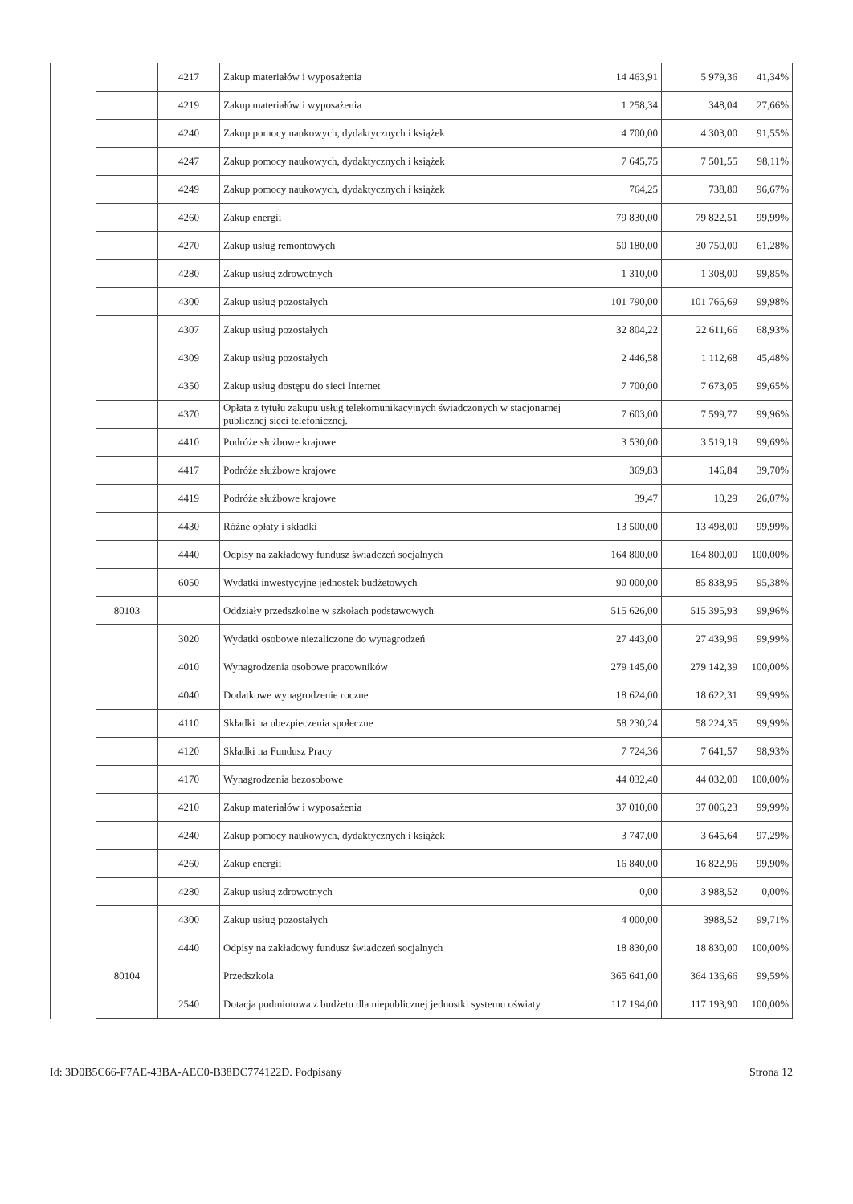| | | 4217 | Zakup materiałów i wyposażenia | 14 463,91 | 5 979,36 | 41,34% |
| | | 4219 | Zakup materiałów i wyposażenia | 1 258,34 | 348,04 | 27,66% |
| | | 4240 | Zakup pomocy naukowych, dydaktycznych i książek | 4 700,00 | 4 303,00 | 91,55% |
| | | 4247 | Zakup pomocy naukowych, dydaktycznych i książek | 7 645,75 | 7 501,55 | 98,11% |
| | | 4249 | Zakup pomocy naukowych, dydaktycznych i książek | 764,25 | 738,80 | 96,67% |
| | | 4260 | Zakup energii | 79 830,00 | 79 822,51 | 99,99% |
| | | 4270 | Zakup usług remontowych | 50 180,00 | 30 750,00 | 61,28% |
| | | 4280 | Zakup usług zdrowotnych | 1 310,00 | 1 308,00 | 99,85% |
| | | 4300 | Zakup usług pozostałych | 101 790,00 | 101 766,69 | 99,98% |
| | | 4307 | Zakup usług pozostałych | 32 804,22 | 22 611,66 | 68,93% |
| | | 4309 | Zakup usług pozostałych | 2 446,58 | 1 112,68 | 45,48% |
| | | 4350 | Zakup usług dostępu do sieci Internet | 7 700,00 | 7 673,05 | 99,65% |
| | | 4370 | Opłata z tytułu zakupu usług telekomunikacyjnych świadczonych w stacjonarnej publicznej sieci telefonicznej. | 7 603,00 | 7 599,77 | 99,96% |
| | | 4410 | Podróże służbowe krajowe | 3 530,00 | 3 519,19 | 99,69% |
| | | 4417 | Podróże służbowe krajowe | 369,83 | 146,84 | 39,70% |
| | | 4419 | Podróże służbowe krajowe | 39,47 | 10,29 | 26,07% |
| | | 4430 | Różne opłaty i składki | 13 500,00 | 13 498,00 | 99,99% |
| | | 4440 | Odpisy na zakładowy fundusz świadczeń socjalnych | 164 800,00 | 164 800,00 | 100,00% |
| | | 6050 | Wydatki inwestycyjne jednostek budżetowych | 90 000,00 | 85 838,95 | 95,38% |
| | 80103 | | Oddziały przedszkolne w szkołach podstawowych | 515 626,00 | 515 395,93 | 99,96% |
| | | 3020 | Wydatki osobowe niezaliczone do wynagrodzeń | 27 443,00 | 27 439,96 | 99,99% |
| | | 4010 | Wynagrodzenia osobowe pracowników | 279 145,00 | 279 142,39 | 100,00% |
| | | 4040 | Dodatkowe wynagrodzenie roczne | 18 624,00 | 18 622,31 | 99,99% |
| | | 4110 | Składki na ubezpieczenia społeczne | 58 230,24 | 58 224,35 | 99,99% |
| | | 4120 | Składki na Fundusz Pracy | 7 724,36 | 7 641,57 | 98,93% |
| | | 4170 | Wynagrodzenia bezosobowe | 44 032,40 | 44 032,00 | 100,00% |
| | | 4210 | Zakup materiałów i wyposażenia | 37 010,00 | 37 006,23 | 99,99% |
| | | 4240 | Zakup pomocy naukowych, dydaktycznych i książek | 3 747,00 | 3 645,64 | 97,29% |
| | | 4260 | Zakup energii | 16 840,00 | 16 822,96 | 99,90% |
| | | 4280 | Zakup usług zdrowotnych | 0,00 | 3 988,52 | 0,00% |
| | | 4300 | Zakup usług pozostałych | 4 000,00 | 3988,52 | 99,71% |
| | | 4440 | Odpisy na zakładowy fundusz świadczeń socjalnych | 18 830,00 | 18 830,00 | 100,00% |
| | 80104 | | Przedszkola | 365 641,00 | 364 136,66 | 99,59% |
| | | 2540 | Dotacja podmiotowa z budżetu dla niepublicznej jednostki systemu oświaty | 117 194,00 | 117 193,90 | 100,00% |
Id: 3D0B5C66-F7AE-43BA-AEC0-B38DC774122D. Podpisany Strona 12